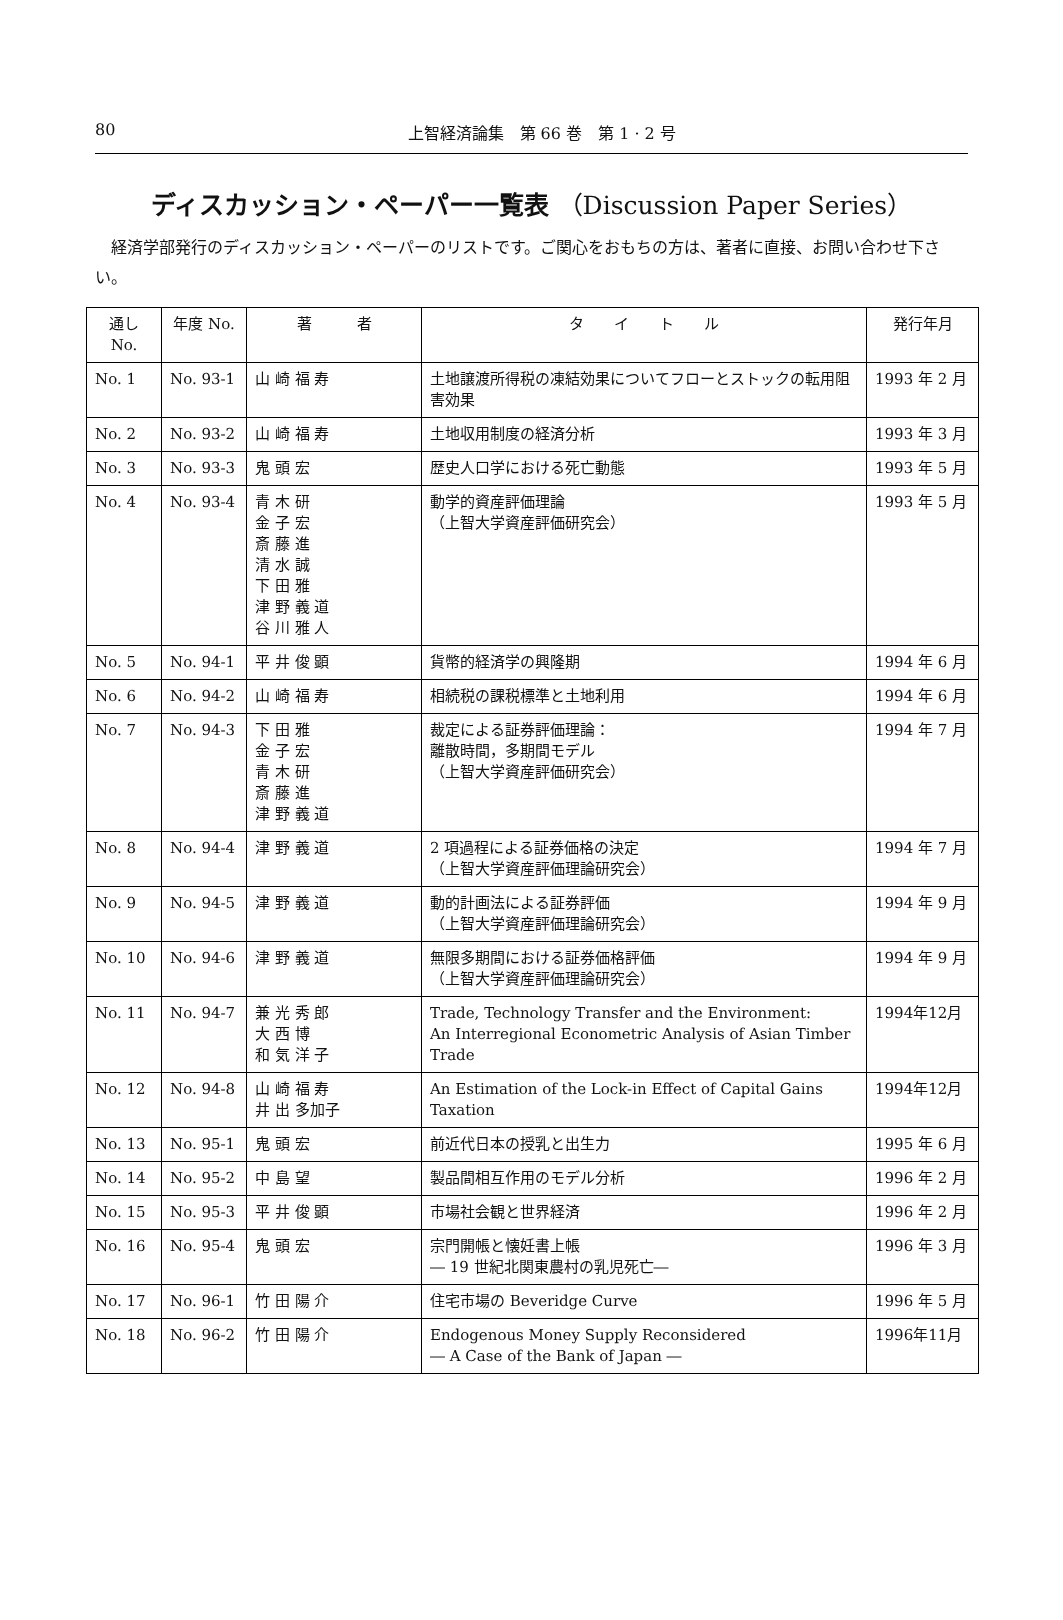80
上智経済論集　第 66 巻　第 1 · 2 号
ディスカッション・ペーパー一覧表 （Discussion Paper Series）
経済学部発行のディスカッション・ペーパーのリストです。ご関心をおもちの方は、著者に直接、お問い合わせ下さい。
| 通し No. | 年度 No. | 著 者 | タ イ ト ル | 発行年月 |
| --- | --- | --- | --- | --- |
| No. 1 | No. 93-1 | 山 崎 福 寿 | 土地譲渡所得税の凍結効果についてフローとストックの転用阻害効果 | 1993 年 2 月 |
| No. 2 | No. 93-2 | 山 崎 福 寿 | 土地収用制度の経済分析 | 1993 年 3 月 |
| No. 3 | No. 93-3 | 鬼 頭 宏 | 歴史人口学における死亡動態 | 1993 年 5 月 |
| No. 4 | No. 93-4 | 青 木 研 金 子 宏 斎 藤 進 清 水 誠 下 田 雅 津 野 義 道 谷 川 雅 人 | 動学的資産評価理論 （上智大学資産評価研究会） | 1993 年 5 月 |
| No. 5 | No. 94-1 | 平 井 俊 顕 | 貨幣的経済学の興隆期 | 1994 年 6 月 |
| No. 6 | No. 94-2 | 山 崎 福 寿 | 相続税の課税標準と土地利用 | 1994 年 6 月 |
| No. 7 | No. 94-3 | 下 田 雅 金 子 宏 青 木 研 斎 藤 進 津 野 義 道 | 裁定による証券評価理論： 離散時間，多期間モデル （上智大学資産評価研究会） | 1994 年 7 月 |
| No. 8 | No. 94-4 | 津 野 義 道 | 2 項過程による証券価格の決定 （上智大学資産評価理論研究会） | 1994 年 7 月 |
| No. 9 | No. 94-5 | 津 野 義 道 | 動的計画法による証券評価 （上智大学資産評価理論研究会） | 1994 年 9 月 |
| No. 10 | No. 94-6 | 津 野 義 道 | 無限多期間における証券価格評価 （上智大学資産評価理論研究会） | 1994 年 9 月 |
| No. 11 | No. 94-7 | 兼 光 秀 郎 大 西 博 和 気 洋 子 | Trade, Technology Transfer and the Environment: An Interregional Econometric Analysis of Asian Timber Trade | 1994年12月 |
| No. 12 | No. 94-8 | 山 崎 福 寿 井 出 多加子 | An Estimation of the Lock-in Effect of Capital Gains Taxation | 1994年12月 |
| No. 13 | No. 95-1 | 鬼 頭 宏 | 前近代日本の授乳と出生力 | 1995 年 6 月 |
| No. 14 | No. 95-2 | 中 島 望 | 製品間相互作用のモデル分析 | 1996 年 2 月 |
| No. 15 | No. 95-3 | 平 井 俊 顕 | 市場社会観と世界経済 | 1996 年 2 月 |
| No. 16 | No. 95-4 | 鬼 頭 宏 | 宗門開帳と懐妊書上帳 ― 19 世紀北関東農村の乳児死亡― | 1996 年 3 月 |
| No. 17 | No. 96-1 | 竹 田 陽 介 | 住宅市場の Beveridge Curve | 1996 年 5 月 |
| No. 18 | No. 96-2 | 竹 田 陽 介 | Endogenous Money Supply Reconsidered ― A Case of the Bank of Japan ― | 1996年11月 |